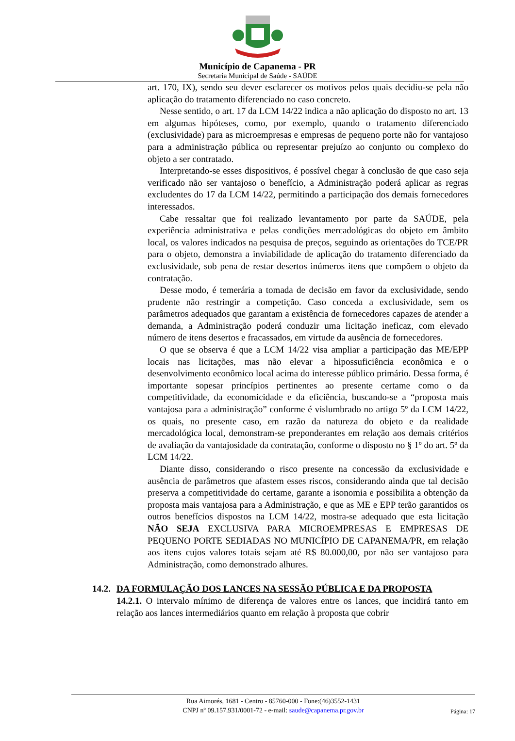Município de Capanema - PR
Secretaria Municipal de Saúde - SAÚDE
art. 170, IX), sendo seu dever esclarecer os motivos pelos quais decidiu-se pela não aplicação do tratamento diferenciado no caso concreto.
Nesse sentido, o art. 17 da LCM 14/22 indica a não aplicação do disposto no art. 13 em algumas hipóteses, como, por exemplo, quando o tratamento diferenciado (exclusividade) para as microempresas e empresas de pequeno porte não for vantajoso para a administração pública ou representar prejuízo ao conjunto ou complexo do objeto a ser contratado.
Interpretando-se esses dispositivos, é possível chegar à conclusão de que caso seja verificado não ser vantajoso o benefício, a Administração poderá aplicar as regras excludentes do 17 da LCM 14/22, permitindo a participação dos demais fornecedores interessados.
Cabe ressaltar que foi realizado levantamento por parte da SAÚDE, pela experiência administrativa e pelas condições mercadológicas do objeto em âmbito local, os valores indicados na pesquisa de preços, seguindo as orientações do TCE/PR para o objeto, demonstra a inviabilidade de aplicação do tratamento diferenciado da exclusividade, sob pena de restar desertos inúmeros itens que compõem o objeto da contratação.
Desse modo, é temerária a tomada de decisão em favor da exclusividade, sendo prudente não restringir a competição. Caso conceda a exclusividade, sem os parâmetros adequados que garantam a existência de fornecedores capazes de atender a demanda, a Administração poderá conduzir uma licitação ineficaz, com elevado número de itens desertos e fracassados, em virtude da ausência de fornecedores.
O que se observa é que a LCM 14/22 visa ampliar a participação das ME/EPP locais nas licitações, mas não elevar a hipossuficiência econômica e o desenvolvimento econômico local acima do interesse público primário. Dessa forma, é importante sopesar princípios pertinentes ao presente certame como o da competitividade, da economicidade e da eficiência, buscando-se a “proposta mais vantajosa para a administração” conforme é vislumbrado no artigo 5º da LCM 14/22, os quais, no presente caso, em razão da natureza do objeto e da realidade mercadológica local, demonstram-se preponderantes em relação aos demais critérios de avaliação da vantajosidade da contratação, conforme o disposto no § 1º do art. 5º da LCM 14/22.
Diante disso, considerando o risco presente na concessão da exclusividade e ausência de parâmetros que afastem esses riscos, considerando ainda que tal decisão preserva a competitividade do certame, garante a isonomia e possibilita a obtenção da proposta mais vantajosa para a Administração, e que as ME e EPP terão garantidos os outros benefícios dispostos na LCM 14/22, mostra-se adequado que esta licitação NÃO SEJA EXCLUSIVA PARA MICROEMPRESAS E EMPRESAS DE PEQUENO PORTE SEDIADAS NO MUNICÍPIO DE CAPANEMA/PR, em relação aos itens cujos valores totais sejam até R$ 80.000,00, por não ser vantajoso para Administração, como demonstrado alhures.
14.2. DA FORMULAÇÃO DOS LANCES NA SESSÃO PÚBLICA E DA PROPOSTA
14.2.1. O intervalo mínimo de diferença de valores entre os lances, que incidirá tanto em relação aos lances intermediários quanto em relação à proposta que cobrir
Rua Aimorés, 1681 - Centro - 85760-000 - Fone:(46)3552-1431
CNPJ nº 09.157.931/0001-72 - e-mail: saude@capanema.pr.gov.br
Página: 17